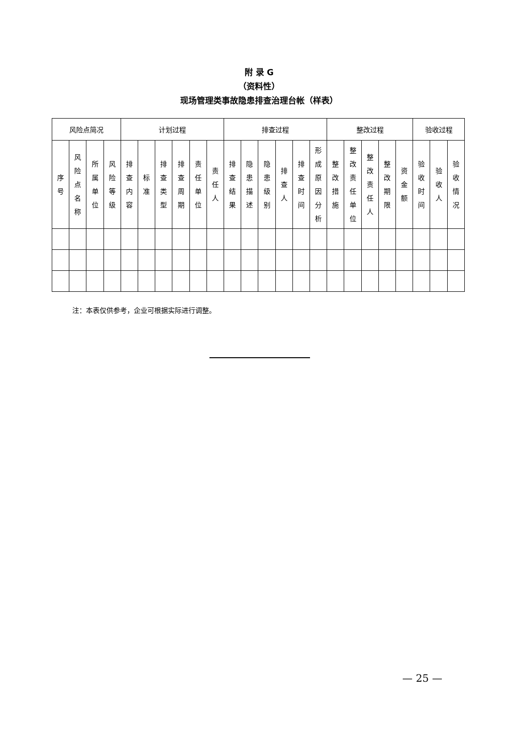附 录 G
（资料性）
现场管理类事故隐患排查治理台帐（样表）
| 风险点简况 | | | | 计划过程 | | | | | | 排查过程 | | | | | | 整改过程 | | | | | 验收过程 | | |
| --- | --- | --- | --- | --- | --- | --- | --- | --- | --- | --- | --- | --- | --- | --- | --- | --- | --- | --- | --- | --- | --- | --- | --- |
| 序 号 | 风 险 点 名 称 | 所 属 单 位 | 风 险 等 级 | 排 查 内 容 | 标 准 | 排 查 类 型 | 排 查 周 期 | 责 任 单 位 | 责 任 人 | 排 查 结 果 | 隐 患 描 述 | 隐 患 级 别 | 排 查 人 | 排 查 时 间 | 形 成 原 因 分 析 | 整 改 措 施 | 整 改 责 任 单 位 | 整 改 责 任 人 | 整 改 期 限 | 资 金 额 | 验 收 时 间 | 验 收 人 | 验 收 情 况 |
注：本表仅供参考，企业可根据实际进行调整。
— 25 —